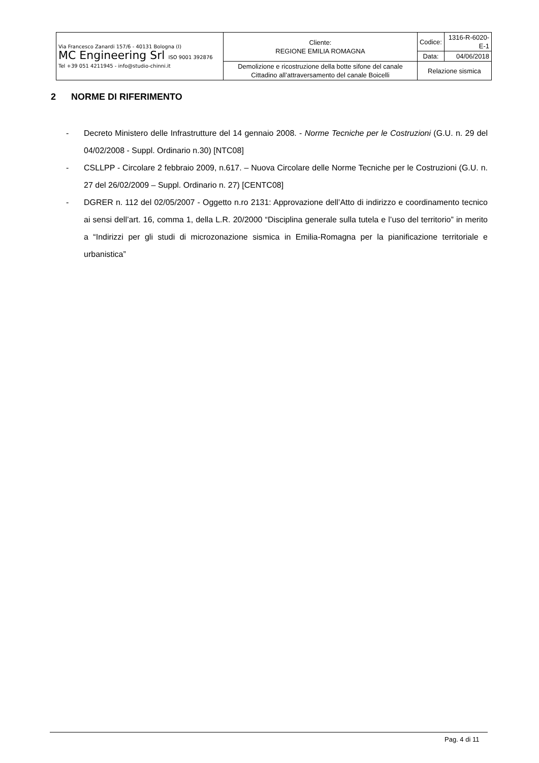| Via Francesco Zanardi 157/6 - 40131 Bologna (I) MC Engineering Srl ISO 9001 392876 Tel +39 051 4211945 - info@studio-chinni.it | Cliente: REGIONE EMILIA ROMAGNA | Codice: | 1316-R-6020-E-1 |
| | | Data: | 04/06/2018 |
| | Demolizione e ricostruzione della botte sifone del canale Cittadino all’attraversamento del canale Boicelli | Relazione sismica | |
2 NORME DI RIFERIMENTO
- Decreto Ministero delle Infrastrutture del 14 gennaio 2008. - Norme Tecniche per le Costruzioni (G.U. n. 29 del 04/02/2008 - Suppl. Ordinario n.30) [NTC08]
- CSLLPP - Circolare 2 febbraio 2009, n.617. – Nuova Circolare delle Norme Tecniche per le Costruzioni (G.U. n. 27 del 26/02/2009 – Suppl. Ordinario n. 27) [CENTC08]
- DGRER n. 112 del 02/05/2007 - Oggetto n.ro 2131: Approvazione dell’Atto di indirizzo e coordinamento tecnico ai sensi dell’art. 16, comma 1, della L.R. 20/2000 “Disciplina generale sulla tutela e l’uso del territorio” in merito a “Indirizzi per gli studi di microzonazione sismica in Emilia-Romagna per la pianificazione territoriale e urbanistica”
Pag. 4 di 11